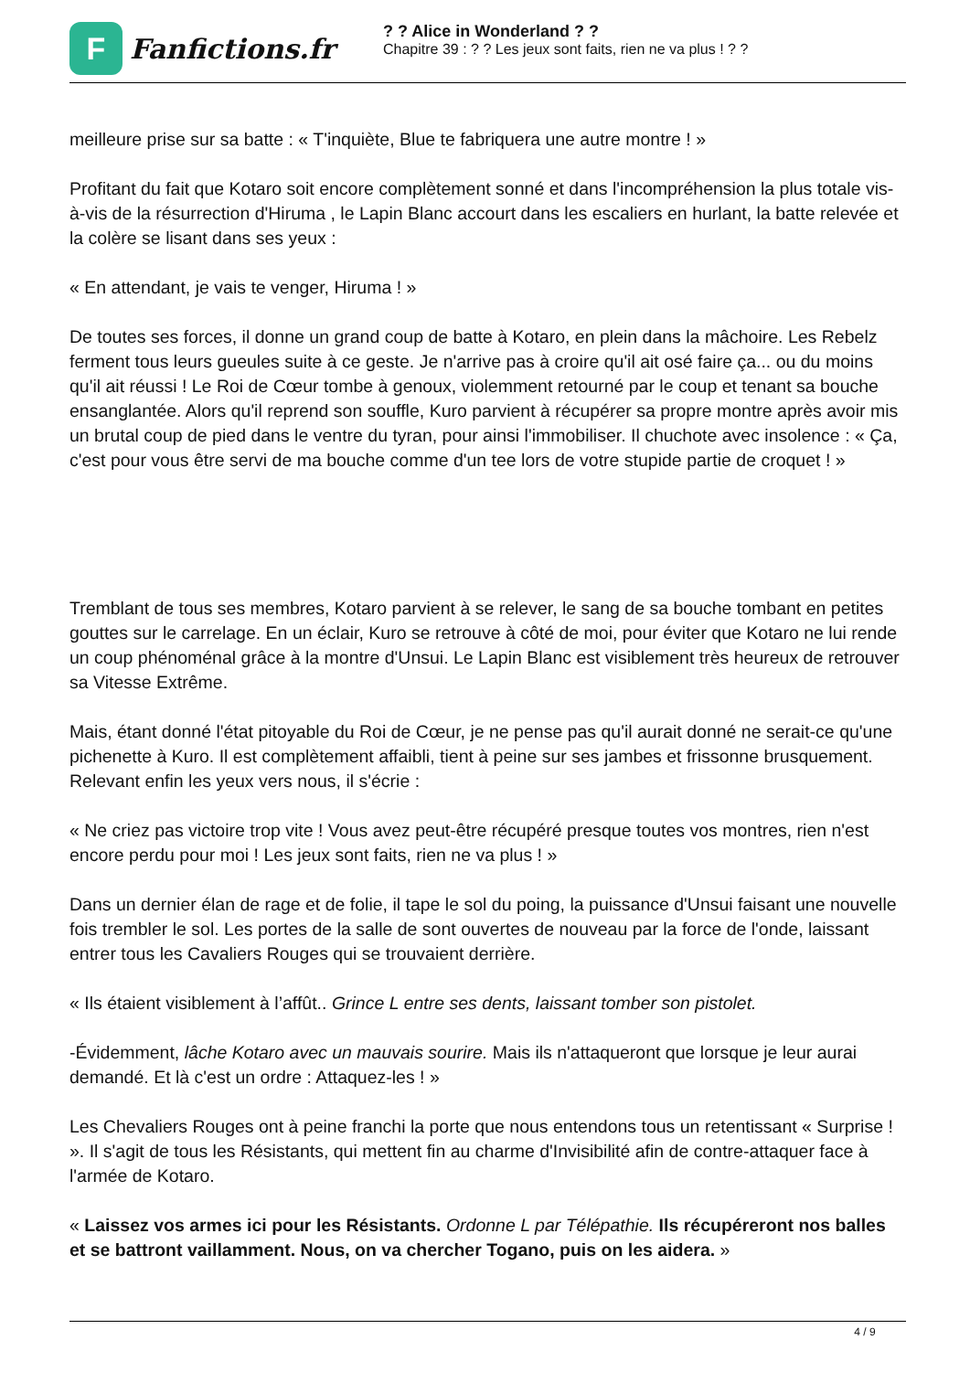F
Fanfictions.fr
? ? Alice in Wonderland ? ?
Chapitre 39 : ? ? Les jeux sont faits, rien ne va plus ! ? ?
meilleure prise sur sa batte : « T'inquiète, Blue te fabriquera une autre montre ! »
Profitant du fait que Kotaro soit encore complètement sonné et dans l'incompréhension la plus totale vis-à-vis de la résurrection d'Hiruma , le Lapin Blanc accourt dans les escaliers en hurlant, la batte relevée et la colère se lisant dans ses yeux :
« En attendant, je vais te venger, Hiruma ! »
De toutes ses forces, il donne un grand coup de batte à Kotaro, en plein dans la mâchoire. Les Rebelz ferment tous leurs gueules suite à ce geste. Je n'arrive pas à croire qu'il ait osé faire ça... ou du moins qu'il ait réussi ! Le Roi de Cœur tombe à genoux, violemment retourné par le coup et tenant sa bouche ensanglantée. Alors qu'il reprend son souffle, Kuro parvient à récupérer sa propre montre après avoir mis un brutal coup de pied dans le ventre du tyran, pour ainsi l'immobiliser. Il chuchote avec insolence : « Ça, c'est pour vous être servi de ma bouche comme d'un tee lors de votre stupide partie de croquet ! »
Tremblant de tous ses membres, Kotaro parvient à se relever, le sang de sa bouche tombant en petites gouttes sur le carrelage. En un éclair, Kuro se retrouve à côté de moi, pour éviter que Kotaro ne lui rende un coup phénoménal grâce à la montre d'Unsui. Le Lapin Blanc est visiblement très heureux de retrouver sa Vitesse Extrême.
Mais, étant donné l'état pitoyable du Roi de Cœur, je ne pense pas qu'il aurait donné ne serait-ce qu'une pichenette à Kuro. Il est complètement affaibli, tient à peine sur ses jambes et frissonne brusquement. Relevant enfin les yeux vers nous, il s'écrie :
« Ne criez pas victoire trop vite ! Vous avez peut-être récupéré presque toutes vos montres, rien n'est encore perdu pour moi ! Les jeux sont faits, rien ne va plus ! »
Dans un dernier élan de rage et de folie, il tape le sol du poing, la puissance d'Unsui faisant une nouvelle fois trembler le sol. Les portes de la salle de sont ouvertes de nouveau par la force de l'onde, laissant entrer tous les Cavaliers Rouges qui se trouvaient derrière.
« Ils étaient visiblement à l’affût.. Grince L entre ses dents, laissant tomber son pistolet.
-Évidemment, lâche Kotaro avec un mauvais sourire. Mais ils n'attaqueront que lorsque je leur aurai demandé. Et là c'est un ordre : Attaquez-les ! »
Les Chevaliers Rouges ont à peine franchi la porte que nous entendons tous un retentissant « Surprise ! ». Il s'agit de tous les Résistants, qui mettent fin au charme d'Invisibilité afin de contre-attaquer face à l'armée de Kotaro.
« Laissez vos armes ici pour les Résistants. Ordonne L par Télépathie. Ils récupéreront nos balles et se battront vaillamment. Nous, on va chercher Togano, puis on les aidera. »
4 / 9